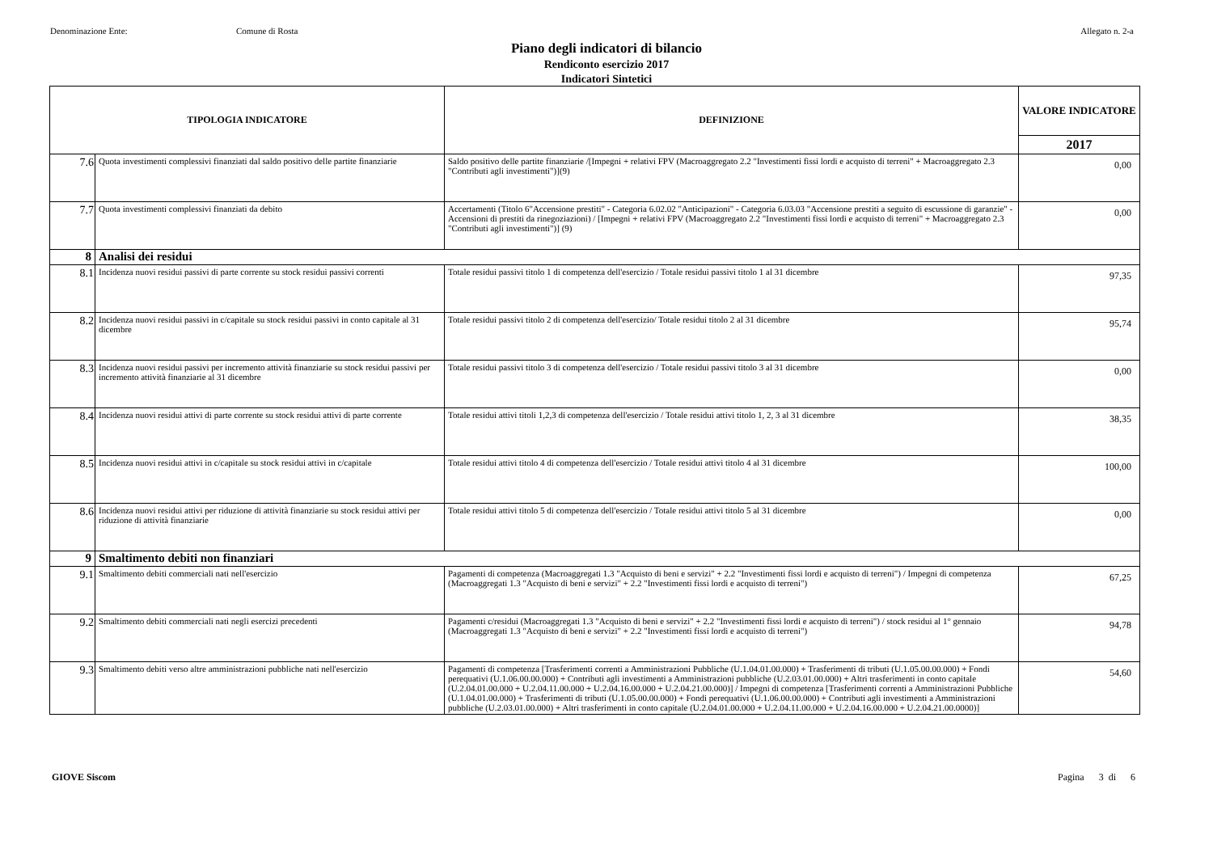Denominazione Ente: Comune di Rosta Allegato n. 2-a
Piano degli indicatori di bilancio
Rendiconto esercizio 2017
Indicatori Sintetici
| TIPOLOGIA INDICATORE | | DEFINIZIONE | VALORE INDICATORE |
| --- | --- | --- | --- |
| | | | 2017 |
| 7.6 | Quota investimenti complessivi finanziati dal saldo positivo delle partite finanziarie | Saldo positivo delle partite finanziarie /[Impegni + relativi FPV (Macroaggregato 2.2 "Investimenti fissi lordi e acquisto di terreni" + Macroaggregato 2.3 "Contributi agli investimenti")](9) | 0,00 |
| 7.7 | Quota investimenti complessivi finanziati da debito | Accertamenti (Titolo 6"Accensione prestiti" - Categoria 6.02.02 "Anticipazioni" - Categoria 6.03.03 "Accensione prestiti a seguito di escussione di garanzie" - Accensioni di prestiti da rinegoziazioni) / [Impegni + relativi FPV (Macroaggregato 2.2 "Investimenti fissi lordi e acquisto di terreni" + Macroaggregato 2.3 "Contributi agli investimenti")] (9) | 0,00 |
| 8 | Analisi dei residui | | |
| 8.1 | Incidenza nuovi residui passivi di parte corrente su stock residui passivi correnti | Totale residui passivi titolo 1 di competenza dell'esercizio / Totale residui passivi titolo 1 al 31 dicembre | 97,35 |
| 8.2 | Incidenza nuovi residui passivi in c/capitale su stock residui passivi in conto capitale al 31 dicembre | Totale residui passivi titolo 2 di competenza dell'esercizio/ Totale residui titolo 2 al 31 dicembre | 95,74 |
| 8.3 | Incidenza nuovi residui passivi per incremento attività finanziarie su stock residui passivi per incremento attività finanziarie al 31 dicembre | Totale residui passivi titolo 3 di competenza dell'esercizio / Totale residui passivi titolo 3 al 31 dicembre | 0,00 |
| 8.4 | Incidenza nuovi residui attivi di parte corrente su stock residui attivi di parte corrente | Totale residui attivi titoli 1,2,3 di competenza dell'esercizio / Totale residui attivi titolo 1, 2, 3 al 31 dicembre | 38,35 |
| 8.5 | Incidenza nuovi residui attivi in c/capitale su stock residui attivi in c/capitale | Totale residui attivi titolo 4 di competenza dell'esercizio / Totale residui attivi titolo 4 al 31 dicembre | 100,00 |
| 8.6 | Incidenza nuovi residui attivi per riduzione di attività finanziarie su stock residui attivi per riduzione di attività finanziarie | Totale residui attivi titolo 5 di competenza dell'esercizio / Totale residui attivi titolo 5 al 31 dicembre | 0,00 |
| 9 | Smaltimento debiti non finanziari | | |
| 9.1 | Smaltimento debiti commerciali nati nell'esercizio | Pagamenti di competenza (Macroaggregati 1.3 "Acquisto di beni e servizi" + 2.2 "Investimenti fissi lordi e acquisto di terreni") / Impegni di competenza (Macroaggregati 1.3 "Acquisto di beni e servizi" + 2.2 "Investimenti fissi lordi e acquisto di terreni") | 67,25 |
| 9.2 | Smaltimento debiti commerciali nati negli esercizi precedenti | Pagamenti c/residui (Macroaggregati 1.3 "Acquisto di beni e servizi" + 2.2 "Investimenti fissi lordi e acquisto di terreni") / stock residui al 1° gennaio (Macroaggregati 1.3 "Acquisto di beni e servizi" + 2.2 "Investimenti fissi lordi e acquisto di terreni") | 94,78 |
| 9.3 | Smaltimento debiti verso altre amministrazioni pubbliche nati nell'esercizio | Pagamenti di competenza [Trasferimenti correnti a Amministrazioni Pubbliche (U.1.04.01.00.000) + Trasferimenti di tributi (U.1.05.00.00.000) + Fondi perequativi (U.1.06.00.00.000) + Contributi agli investimenti a Amministrazioni pubbliche (U.2.03.01.00.000) + Altri trasferimenti in conto capitale (U.2.04.01.00.000 + U.2.04.11.00.000 + U.2.04.16.00.000 + U.2.04.21.00.000)] / Impegni di competenza [Trasferimenti correnti a Amministrazioni Pubbliche (U.1.04.01.00.000) + Trasferimenti di tributi (U.1.05.00.00.000) + Fondi perequativi (U.1.06.00.00.000) + Contributi agli investimenti a Amministrazioni pubbliche (U.2.03.01.00.000) + Altri trasferimenti in conto capitale (U.2.04.01.00.000 + U.2.04.11.00.000 + U.2.04.16.00.000 + U.2.04.21.00.0000)] | 54,60 |
GIOVE Siscom Pagina 3 di 6